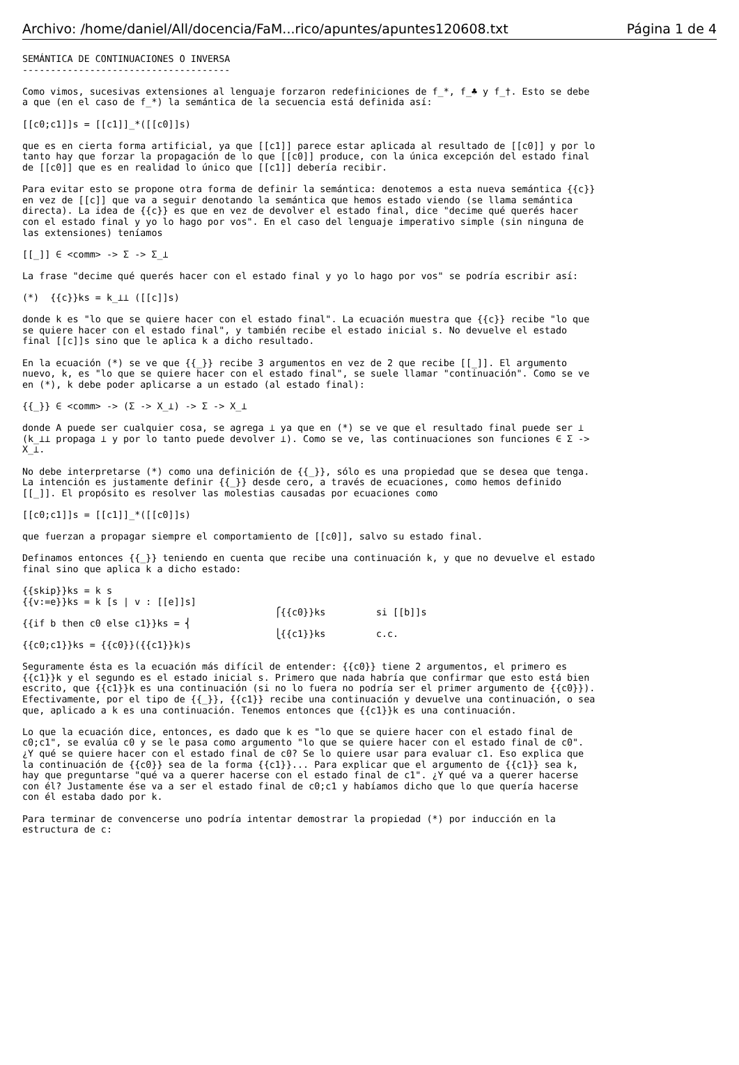Archivo: /home/daniel/All/docencia/FaM...rico/apuntes/apuntes120608.txt Página 1 de 4
SEMÁNTICA DE CONTINUACIONES O INVERSA
-------------------------------------

Como vimos, sucesivas extensiones al lenguaje forzaron redefiniciones de f_*, f_♣ y f_†. Esto se debe
a que (en el caso de f_*) la semántica de la secuencia está definida así:

[[c0;c1]]s = [[c1]]_*([[c0]]s)

que es en cierta forma artificial, ya que [[c1]] parece estar aplicada al resultado de [[c0]] y por lo
tanto hay que forzar la propagación de lo que [[c0]] produce, con la única excepción del estado final
de [[c0]] que es en realidad lo único que [[c1]] debería recibir.

Para evitar esto se propone otra forma de definir la semántica: denotemos a esta nueva semántica {{c}}
en vez de [[c]] que va a seguir denotando la semántica que hemos estado viendo (se llama semántica
directa). La idea de {{c}} es que en vez de devolver el estado final, dice "decime qué querés hacer
con el estado final y yo lo hago por vos". En el caso del lenguaje imperativo simple (sin ninguna de
las extensiones) teníamos

[[_]] ∈ <comm> -> Σ -> Σ_⊥

La frase "decime qué querés hacer con el estado final y yo lo hago por vos" se podría escribir así:

(*)  {{c}}ks = k_⊥⊥ ([[c]]s)

donde k es "lo que se quiere hacer con el estado final". La ecuación muestra que {{c}} recibe "lo que
se quiere hacer con el estado final", y también recibe el estado inicial s. No devuelve el estado
final [[c]]s sino que le aplica k a dicho resultado.

En la ecuación (*) se ve que {{_}} recibe 3 argumentos en vez de 2 que recibe [[_]]. El argumento
nuevo, k, es "lo que se quiere hacer con el estado final", se suele llamar "continuación". Como se ve
en (*), k debe poder aplicarse a un estado (al estado final):

{{_}} ∈ <comm> -> (Σ -> X_⊥) -> Σ -> X_⊥

donde A puede ser cualquier cosa, se agrega ⊥ ya que en (*) se ve que el resultado final puede ser ⊥
(k_⊥⊥ propaga ⊥ y por lo tanto puede devolver ⊥). Como se ve, las continuaciones son funciones ∈ Σ ->
X_⊥.

No debe interpretarse (*) como una definición de {{_}}, sólo es una propiedad que se desea que tenga.
La intención es justamente definir {{_}} desde cero, a través de ecuaciones, como hemos definido
[[_]]. El propósito es resolver las molestias causadas por ecuaciones como

[[c0;c1]]s = [[c1]]_*([[c0]]s)

que fuerzan a propagar siempre el comportamiento de [[c0]], salvo su estado final.

Definamos entonces {{_}} teniendo en cuenta que recibe una continuación k, y que no devuelve el estado
final sino que aplica k a dicho estado:

{{skip}}ks = k s
{{v:=e}}ks = k [s | v : [[e]]s]
                                             ⎧{{c0}}ks         si [[b]]s
{{if b then c0 else c1}}ks = ⎨
                                             ⎩{{c1}}ks         c.c.
{{c0;c1}}ks = {{c0}}({{c1}}k)s

Seguramente ésta es la ecuación más difícil de entender: {{c0}} tiene 2 argumentos, el primero es
{{c1}}k y el segundo es el estado inicial s. Primero que nada habría que confirmar que esto está bien
escrito, que {{c1}}k es una continuación (si no lo fuera no podría ser el primer argumento de {{c0}}).
Efectivamente, por el tipo de {{_}}, {{c1}} recibe una continuación y devuelve una continuación, o sea
que, aplicado a k es una continuación. Tenemos entonces que {{c1}}k es una continuación.

Lo que la ecuación dice, entonces, es dado que k es "lo que se quiere hacer con el estado final de
c0;c1", se evalúa c0 y se le pasa como argumento "lo que se quiere hacer con el estado final de c0".
¿Y qué se quiere hacer con el estado final de c0? Se lo quiere usar para evaluar c1. Eso explica que
la continuación de {{c0}} sea de la forma {{c1}}... Para explicar que el argumento de {{c1}} sea k,
hay que preguntarse "qué va a querer hacerse con el estado final de c1". ¿Y qué va a querer hacerse
con él? Justamente ése va a ser el estado final de c0;c1 y habíamos dicho que lo que quería hacerse
con él estaba dado por k.

Para terminar de convencerse uno podría intentar demostrar la propiedad (*) por inducción en la
estructura de c: